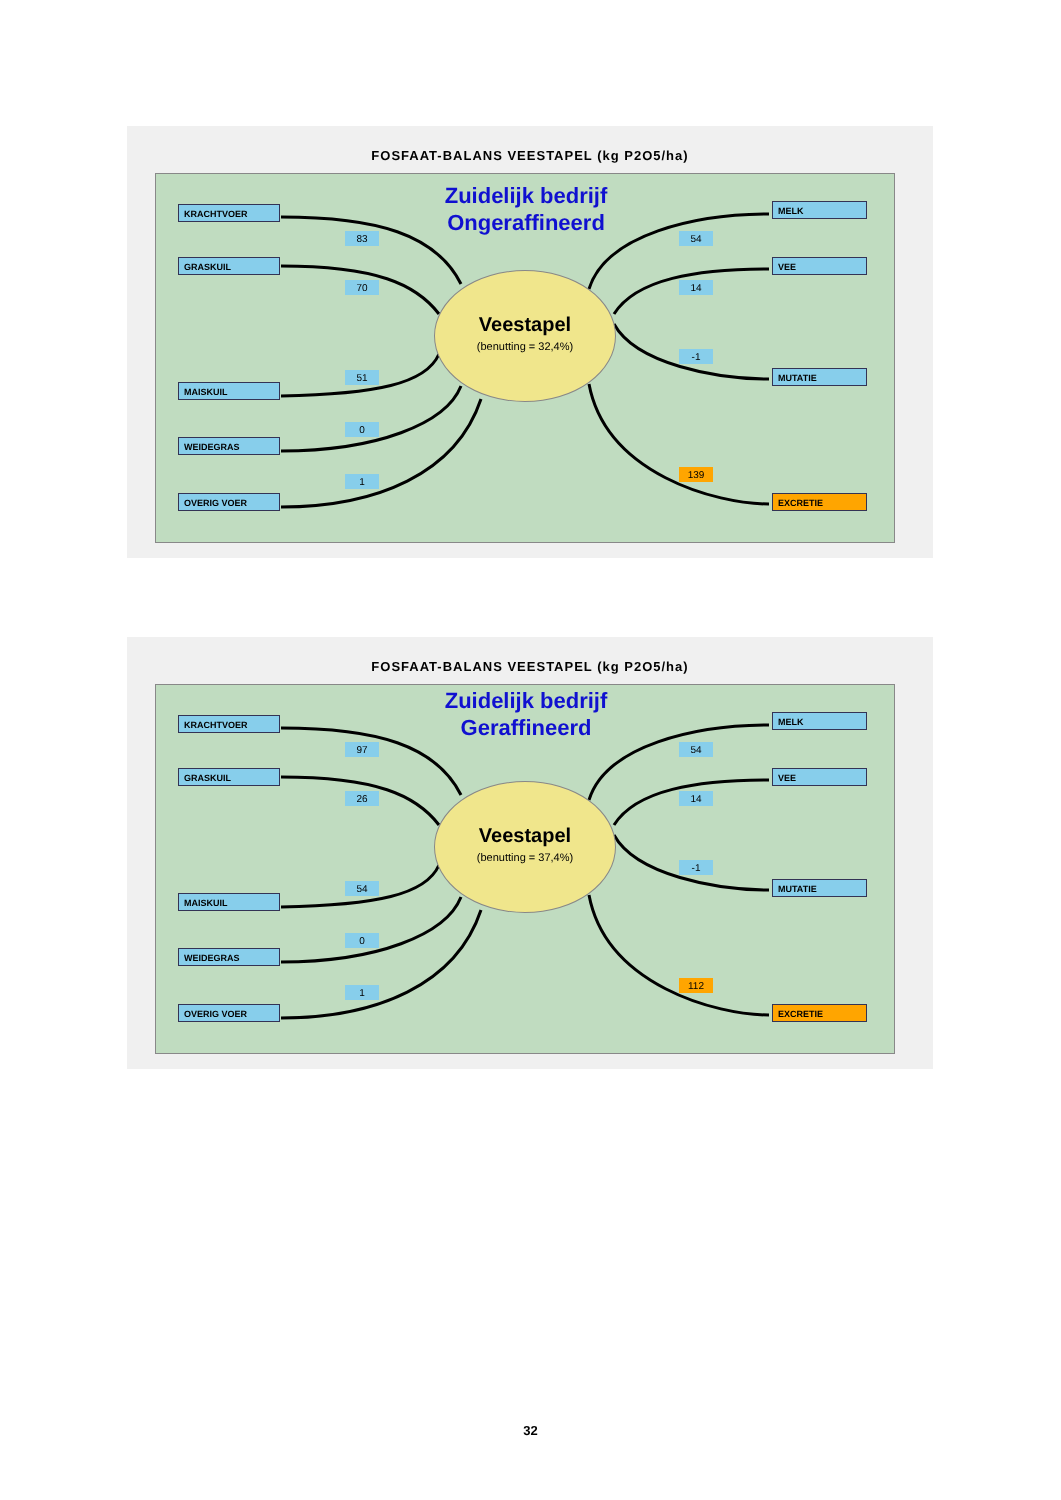FOSFAAT-BALANS VEESTAPEL (kg P2O5/ha)
Zuidelijk bedrijf
Ongeraffineerd
KRACHTVOER
GRASKUIL
MAISKUIL
WEIDEGRAS
OVERIG VOER
83
70
51
0
1
Veestapel
(benutting = 32,4%)
54
14
-1
139
MELK
VEE
MUTATIE
EXCRETIE
FOSFAAT-BALANS VEESTAPEL (kg P2O5/ha)
Zuidelijk bedrijf
Geraffineerd
KRACHTVOER
GRASKUIL
MAISKUIL
WEIDEGRAS
OVERIG VOER
97
26
54
0
1
Veestapel
(benutting = 37,4%)
54
14
-1
112
MELK
VEE
MUTATIE
EXCRETIE
32